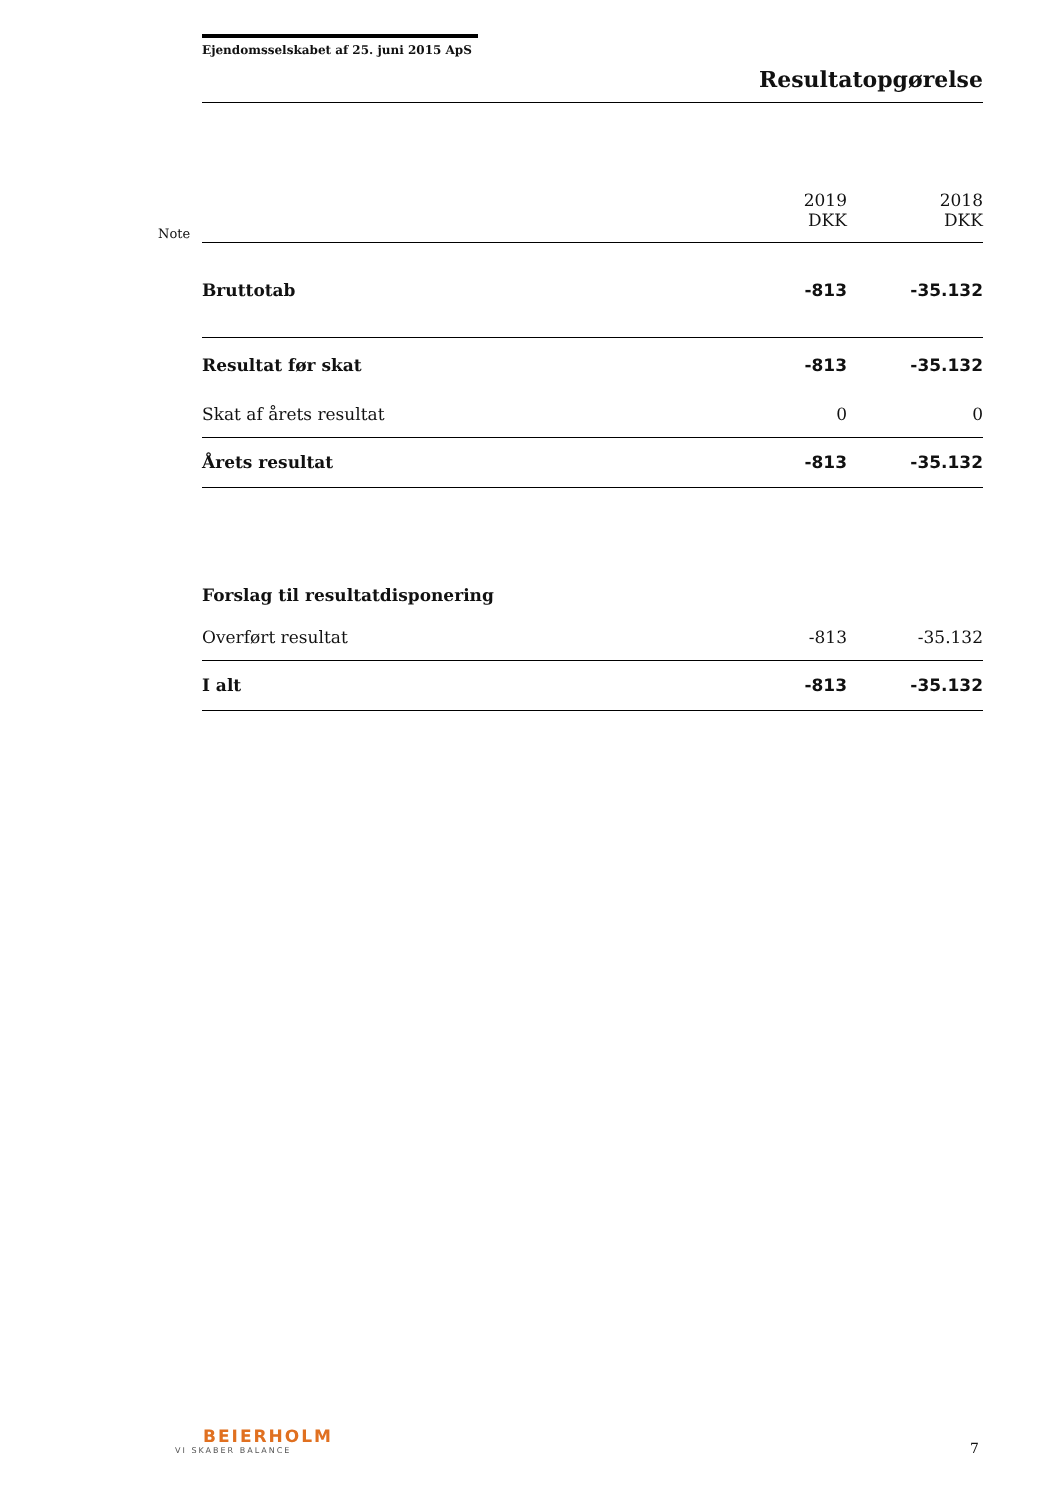Ejendomsselskabet af 25. juni 2015 ApS
Resultatopgørelse
Note
| | 2019 DKK | 2018 DKK |
| --- | --- | --- |
| Bruttotab | -813 | -35.132 |
| Resultat før skat | -813 | -35.132 |
| Skat af årets resultat | 0 | 0 |
| Årets resultat | -813 | -35.132 |
| Forslag til resultatdisponering | | |
| Overført resultat | -813 | -35.132 |
| I alt | -813 | -35.132 |
BEIERHOLM
VI SKABER BALANCE
7